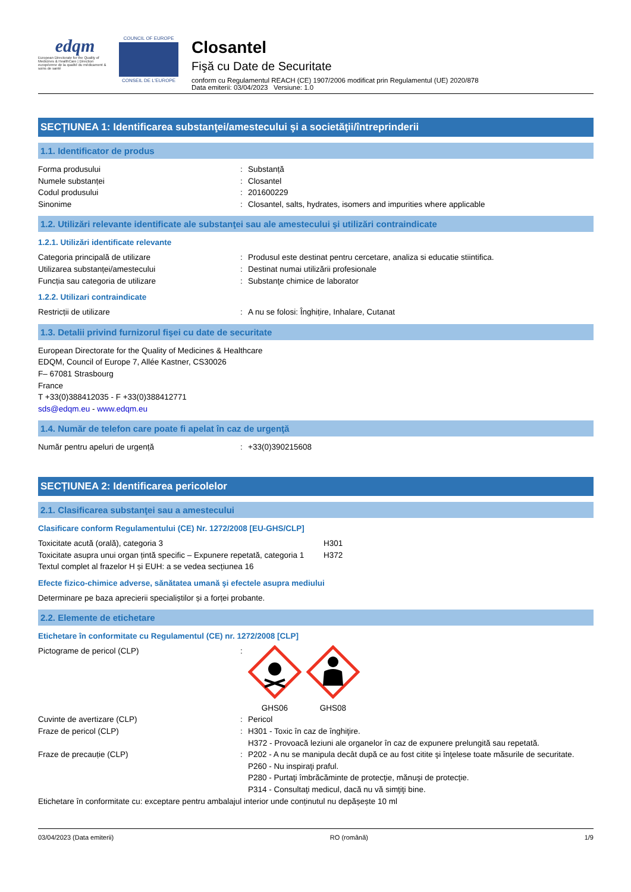edqm
European Directorate for the Quality of Medicines & HealthCare | Direction européenne de la qualité du médicament & soins de santé
COUNCIL OF EUROPE
CONSEIL DE L'EUROPE
Closantel
Fişă cu Date de Securitate
conform cu Regulamentul REACH (CE) 1907/2006 modificat prin Regulamentul (UE) 2020/878
Data emiterii: 03/04/2023 Versiune: 1.0
SECȚIUNEA 1: Identificarea substanţei/amestecului şi a societăţii/întreprinderii
1.1. Identificator de produs
Forma produsului: Substanță
Numele substanței: Closantel
Codul produsului: 201600229
Sinonime: Closantel, salts, hydrates, isomers and impurities where applicable
1.2. Utilizări relevante identificate ale substanţei sau ale amestecului şi utilizări contraindicate
1.2.1. Utilizări identificate relevante
Categoria principală de utilizare: Produsul este destinat pentru cercetare, analiza si educatie stiintifica.
Utilizarea substanței/amestecului: Destinat numai utilizării profesionale
Funcția sau categoria de utilizare: Substanţe chimice de laborator
1.2.2. Utilizari contraindicate
Restricții de utilizare: A nu se folosi: Înghițire, Inhalare, Cutanat
1.3. Detalii privind furnizorul fişei cu date de securitate
European Directorate for the Quality of Medicines & Healthcare
EDQM, Council of Europe 7, Allée Kastner, CS30026
F– 67081 Strasbourg
France
T +33(0)388412035 - F +33(0)388412771
sds@edqm.eu - www.edqm.eu
1.4. Număr de telefon care poate fi apelat în caz de urgenţă
Număr pentru apeluri de urgență: +33(0)390215608
SECȚIUNEA 2: Identificarea pericolelor
2.1. Clasificarea substanţei sau a amestecului
Clasificare conform Regulamentului (CE) Nr. 1272/2008 [EU-GHS/CLP]
Toxicitate acută (orală), categoria 3 H301
Toxicitate asupra unui organ țintă specific – Expunere repetată, categoria 1 H372
Textul complet al frazelor H și EUH: a se vedea secțiunea 16
Efecte fizico-chimice adverse, sănătatea umană şi efectele asupra mediului
Determinare pe baza aprecierii specialiștilor și a forței probante.
2.2. Elemente de etichetare
Etichetare în conformitate cu Regulamentul (CE) nr. 1272/2008 [CLP]
Pictograme de pericol (CLP):
GHS06
GHS08
Cuvinte de avertizare (CLP): Pericol
Fraze de pericol (CLP): H301 - Toxic în caz de înghiţire.
H372 - Provoacă leziuni ale organelor în caz de expunere prelungită sau repetată.
Fraze de precauție (CLP): P202 - A nu se manipula decât după ce au fost citite şi înţelese toate măsurile de securitate.
P260 - Nu inspiraţi praful.
P280 - Purtaţi îmbrăcăminte de protecţie, mănuşi de protecţie.
P314 - Consultaţi medicul, dacă nu vă simţiţi bine.
Etichetare în conformitate cu: exceptare pentru ambalajul interior unde conținutul nu depășește 10 ml
03/04/2023 (Data emiterii) RO (română) 1/9